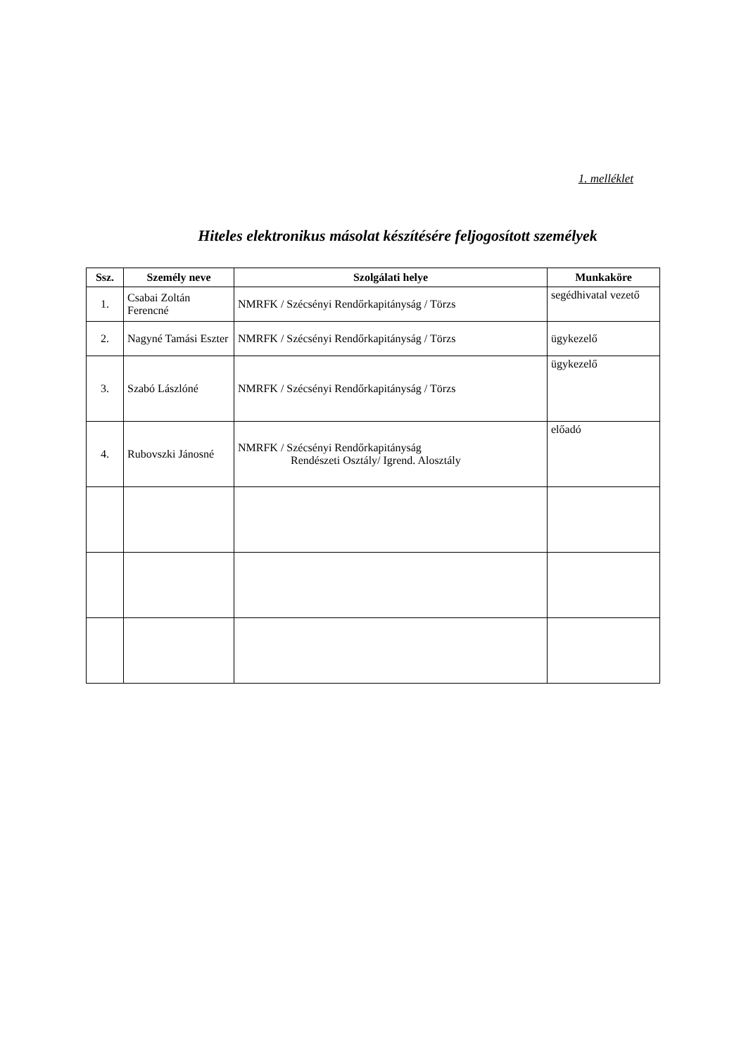1. melléklet
Hiteles elektronikus másolat készítésére feljogosított személyek
| Ssz. | Személy neve | Szolgálati helye | Munkaköre |
| --- | --- | --- | --- |
| 1. | Csabai Zoltán Ferencné | NMRFK / Szécsényi Rendőrkapitányság / Törzs | segédhivatal vezető |
| 2. | Nagyné Tamási Eszter | NMRFK / Szécsényi Rendőrkapitányság / Törzs | ügykezelő |
| 3. | Szabó Lászlóné | NMRFK / Szécsényi Rendőrkapitányság / Törzs | ügykezelő |
| 4. | Rubovszki Jánosné | NMRFK / Szécsényi Rendőrkapitányság Rendészeti Osztály/ Igrend. Alosztály | előadó |